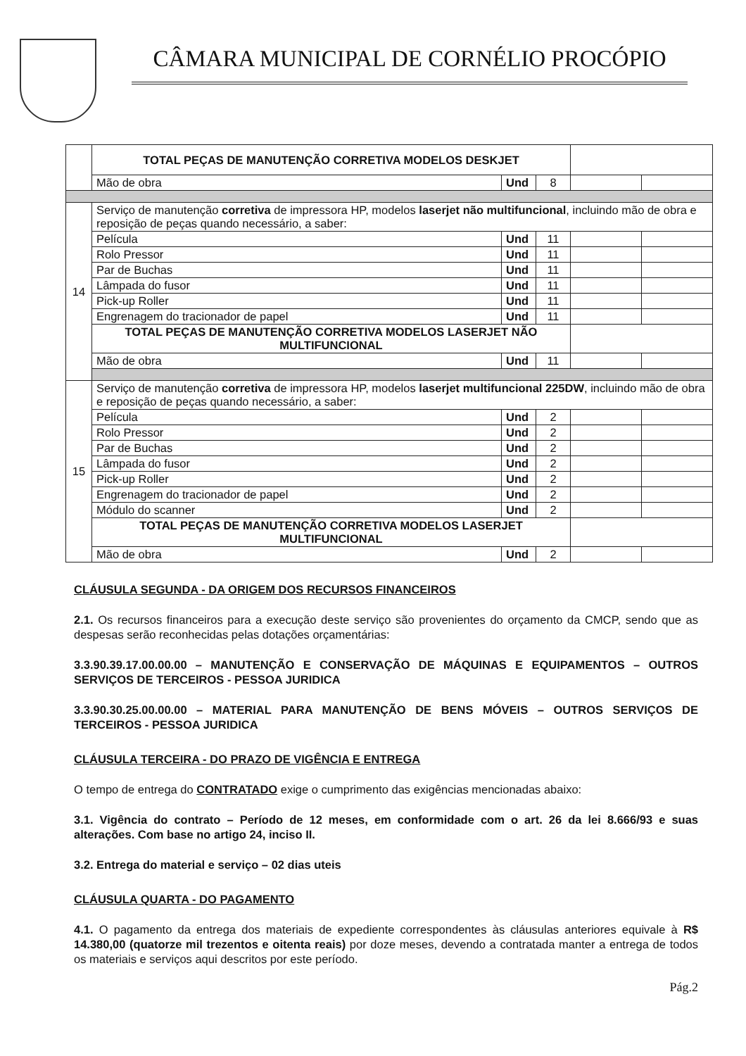CÂMARA MUNICIPAL DE CORNÉLIO PROCÓPIO
| | TOTAL PEÇAS DE MANUTENÇÃO CORRETIVA MODELOS DESKJET | | | | |
| | Mão de obra | Und | 8 | | |
| 14 | Serviço de manutenção corretiva de impressora HP, modelos laserjet não multifuncional , incluindo mão de obra e reposição de peças quando necessário, a saber: | | | | |
| | Película | Und | 11 | | |
| | Rolo Pressor | Und | 11 | | |
| | Par de Buchas | Und | 11 | | |
| | Lâmpada do fusor | Und | 11 | | |
| | Pick-up Roller | Und | 11 | | |
| | Engrenagem do tracionador de papel | Und | 11 | | |
| | TOTAL PEÇAS DE MANUTENÇÃO CORRETIVA MODELOS LASERJET NÃO MULTIFUNCIONAL | | | | |
| | Mão de obra | Und | 11 | | |
| 15 | Serviço de manutenção corretiva de impressora HP, modelos laserjet multifuncional 225DW , incluindo mão de obra e reposição de peças quando necessário, a saber: | | | | |
| | Película | Und | 2 | | |
| | Rolo Pressor | Und | 2 | | |
| | Par de Buchas | Und | 2 | | |
| | Lâmpada do fusor | Und | 2 | | |
| | Pick-up Roller | Und | 2 | | |
| | Engrenagem do tracionador de papel | Und | 2 | | |
| | Módulo do scanner | Und | 2 | | |
| | TOTAL PEÇAS DE MANUTENÇÃO CORRETIVA MODELOS LASERJET MULTIFUNCIONAL | | | | |
| | Mão de obra | Und | 2 | | |
CLÁUSULA SEGUNDA - DA ORIGEM DOS RECURSOS FINANCEIROS
2.1. Os recursos financeiros para a execução deste serviço são provenientes do orçamento da CMCP, sendo que as despesas serão reconhecidas pelas dotações orçamentárias:
3.3.90.39.17.00.00.00 – MANUTENÇÃO E CONSERVAÇÃO DE MÁQUINAS E EQUIPAMENTOS – OUTROS SERVIÇOS DE TERCEIROS - PESSOA JURIDICA
3.3.90.30.25.00.00.00 – MATERIAL PARA MANUTENÇÃO DE BENS MÓVEIS – OUTROS SERVIÇOS DE TERCEIROS - PESSOA JURIDICA
CLÁUSULA TERCEIRA - DO PRAZO DE VIGÊNCIA E ENTREGA
O tempo de entrega do CONTRATADO exige o cumprimento das exigências mencionadas abaixo:
3.1. Vigência do contrato – Período de 12 meses, em conformidade com o art. 26 da lei 8.666/93 e suas alterações. Com base no artigo 24, inciso II.
3.2. Entrega do material e serviço – 02 dias uteis
CLÁUSULA QUARTA - DO PAGAMENTO
4.1. O pagamento da entrega dos materiais de expediente correspondentes às cláusulas anteriores equivale à R$ 14.380,00 (quatorze mil trezentos e oitenta reais) por doze meses, devendo a contratada manter a entrega de todos os materiais e serviços aqui descritos por este período.
Pág.2